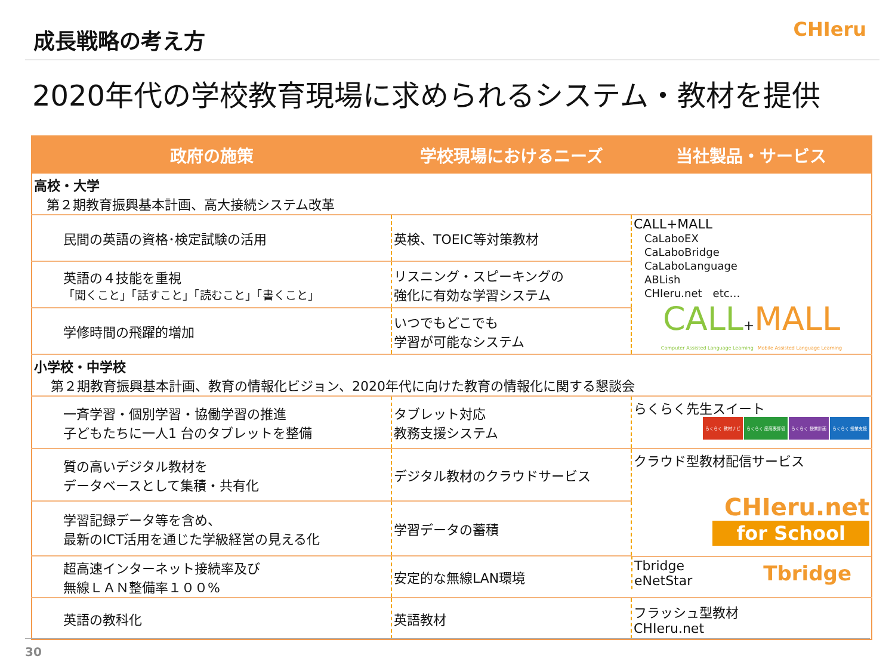成長戦略の考え方
CHIeru
2020年代の学校教育現場に求められるシステム・教材を提供
| 政府の施策 | 学校現場におけるニーズ | 当社製品・サービス |
| --- | --- | --- |
| 高校・大学 第２期教育振興基本計画、高大接続システム改革 | | |
| 民間の英語の資格･検定試験の活用 | 英検、TOEIC等対策教材 | CALL+MALL CaLaboEX CaLaboBridge CaLaboLanguage ABLish CHIeru.net etc… CALL + MALL Computer Assisted Language Learning Mobile Assisted Language Learning |
| 英語の４技能を重視 「聞くこと」「話すこと」「読むこと」「書くこと」 | リスニング・スピーキングの 強化に有効な学習システム | |
| 学修時間の飛躍的増加 | いつでもどこでも 学習が可能なシステム | |
| 小学校・中学校 第２期教育振興基本計画、教育の情報化ビジョン、2020年代に向けた教育の情報化に関する懇談会 | | |
| 一斉学習・個別学習・協働学習の推進 子どもたちに一人1 台のタブレットを整備 | タブレット対応 教務支援システム | らくらく先生スイート らくらく 教材ナビ らくらく 座席表評価 らくらく 授業計画 らくらく 授業支援 |
| 質の高いデジタル教材を データベースとして集積・共有化 | デジタル教材のクラウドサービス | クラウド型教材配信サービス CHIeru.net for School |
| 学習記録データ等を含め、 最新のICT活用を通じた学級経営の見える化 | 学習データの蓄積 | |
| 超高速インターネット接続率及び 無線ＬＡＮ整備率１００% | 安定的な無線LAN環境 | Tbridge eNetStar Tbridge |
| 英語の教科化 | 英語教材 | フラッシュ型教材 CHIeru.net |
30